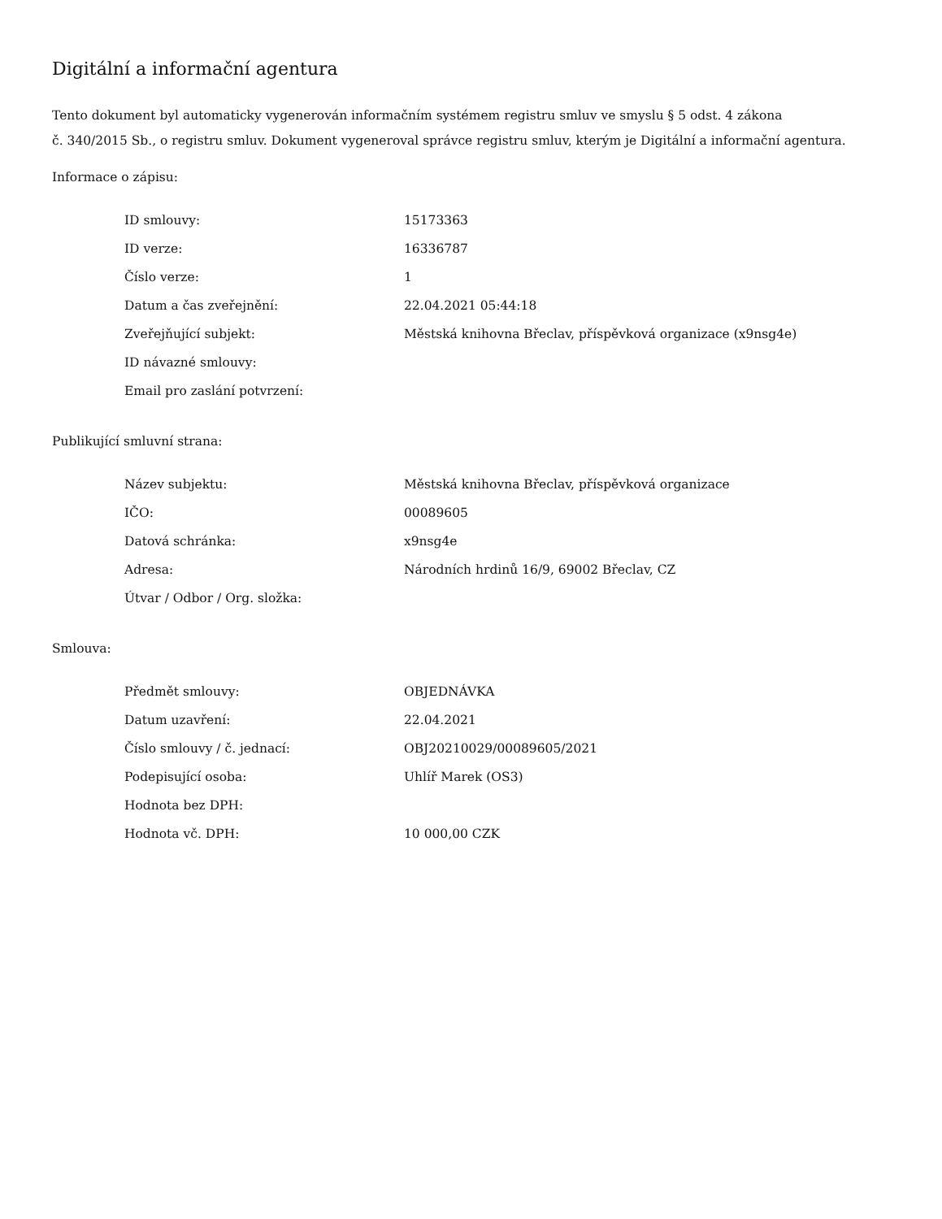Digitální a informační agentura
Tento dokument byl automaticky vygenerován informačním systémem registru smluv ve smyslu § 5 odst. 4 zákona
č. 340/2015 Sb., o registru smluv. Dokument vygeneroval správce registru smluv, kterým je Digitální a informační agentura.
Informace o zápisu:
| ID smlouvy: | 15173363 |
| ID verze: | 16336787 |
| Číslo verze: | 1 |
| Datum a čas zveřejnění: | 22.04.2021 05:44:18 |
| Zveřejňující subjekt: | Městská knihovna Břeclav, příspěvková organizace (x9nsg4e) |
| ID návazné smlouvy: | |
| Email pro zaslání potvrzení: | |
Publikující smluvní strana:
| Název subjektu: | Městská knihovna Břeclav, příspěvková organizace |
| IČO: | 00089605 |
| Datová schránka: | x9nsg4e |
| Adresa: | Národních hrdinů 16/9, 69002 Břeclav, CZ |
| Útvar / Odbor / Org. složka: | |
Smlouva:
| Předmět smlouvy: | OBJEDNÁVKA |
| Datum uzavření: | 22.04.2021 |
| Číslo smlouvy / č. jednací: | OBJ20210029/00089605/2021 |
| Podepisující osoba: | Uhlíř Marek (OS3) |
| Hodnota bez DPH: | |
| Hodnota vč. DPH: | 10 000,00 CZK |